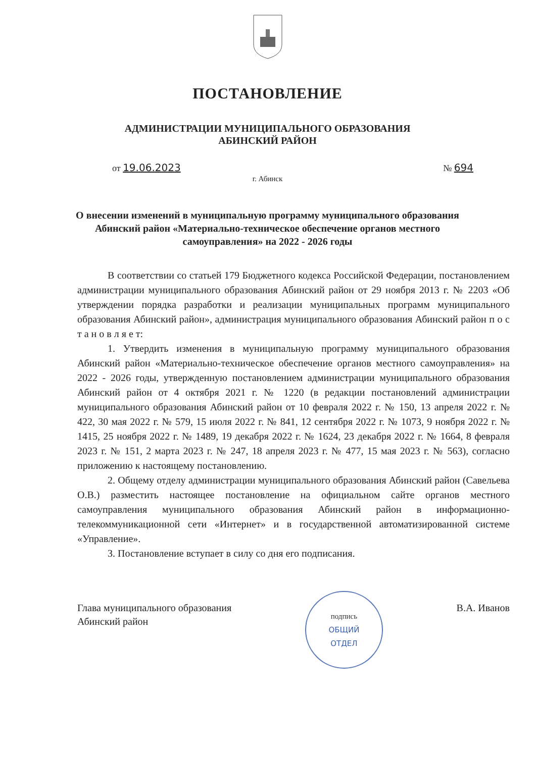ПОСТАНОВЛЕНИЕ
АДМИНИСТРАЦИИ МУНИЦИПАЛЬНОГО ОБРАЗОВАНИЯ
АБИНСКИЙ РАЙОН
от 19.06.2023 № 694
г. Абинск
О внесении изменений в муниципальную программу муниципального образования Абинский район «Материально-техническое обеспечение органов местного самоуправления» на 2022 - 2026 годы
В соответствии со статьей 179 Бюджетного кодекса Российской Федерации, постановлением администрации муниципального образования Абинский район от 29 ноября 2013 г. № 2203 «Об утверждении порядка разработки и реализации муниципальных программ муниципального образования Абинский район», администрация муниципального образования Абинский район п о с т а н о в л я е т:
1. Утвердить изменения в муниципальную программу муниципального образования Абинский район «Материально-техническое обеспечение органов местного самоуправления» на 2022 - 2026 годы, утвержденную постановлением администрации муниципального образования Абинский район от 4 октября 2021 г. № 1220 (в редакции постановлений администрации муниципального образования Абинский район от 10 февраля 2022 г. № 150, 13 апреля 2022 г. № 422, 30 мая 2022 г. № 579, 15 июля 2022 г. № 841, 12 сентября 2022 г. № 1073, 9 ноября 2022 г. № 1415, 25 ноября 2022 г. № 1489, 19 декабря 2022 г. № 1624, 23 декабря 2022 г. № 1664, 8 февраля 2023 г. № 151, 2 марта 2023 г. № 247, 18 апреля 2023 г. № 477, 15 мая 2023 г. № 563), согласно приложению к настоящему постановлению.
2. Общему отделу администрации муниципального образования Абинский район (Савельева О.В.) разместить настоящее постановление на официальном сайте органов местного самоуправления муниципального образования Абинский район в информационно-телекоммуникационной сети «Интернет» и в государственной автоматизированной системе «Управление».
3. Постановление вступает в силу со дня его подписания.
Глава муниципального образования
Абинский район
подпись
ОБЩИЙ
ОТДЕЛ
В.А. Иванов